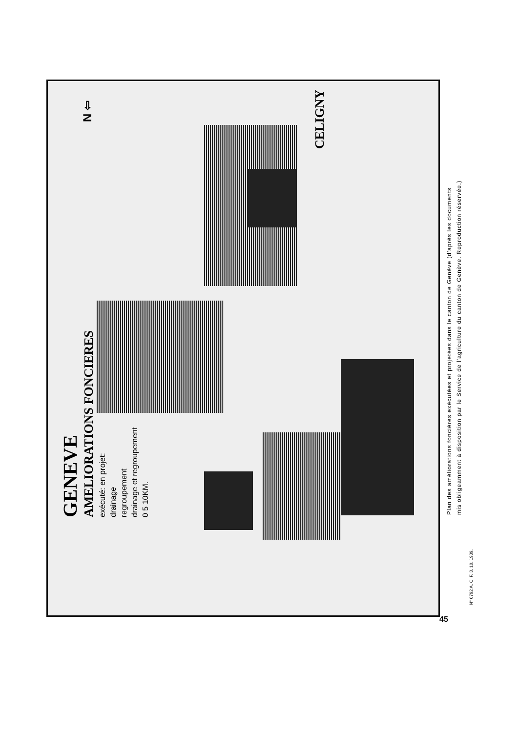GENEVE
AMELIORATIONS FONCIERES
exécuté: en projet:
drainage
regroupement
drainage et regroupement
0 5 10KM.
N ⇦
CELIGNY
Plan des améliorations foncières exécutées et projetées dans le canton de Genève (d'après les documents
mis obligeamment à disposition par le Service de l'agriculture du canton de Genève. Reproduction réservée.)
N° 6792 A. C. F. 3. 10. 1939.
45